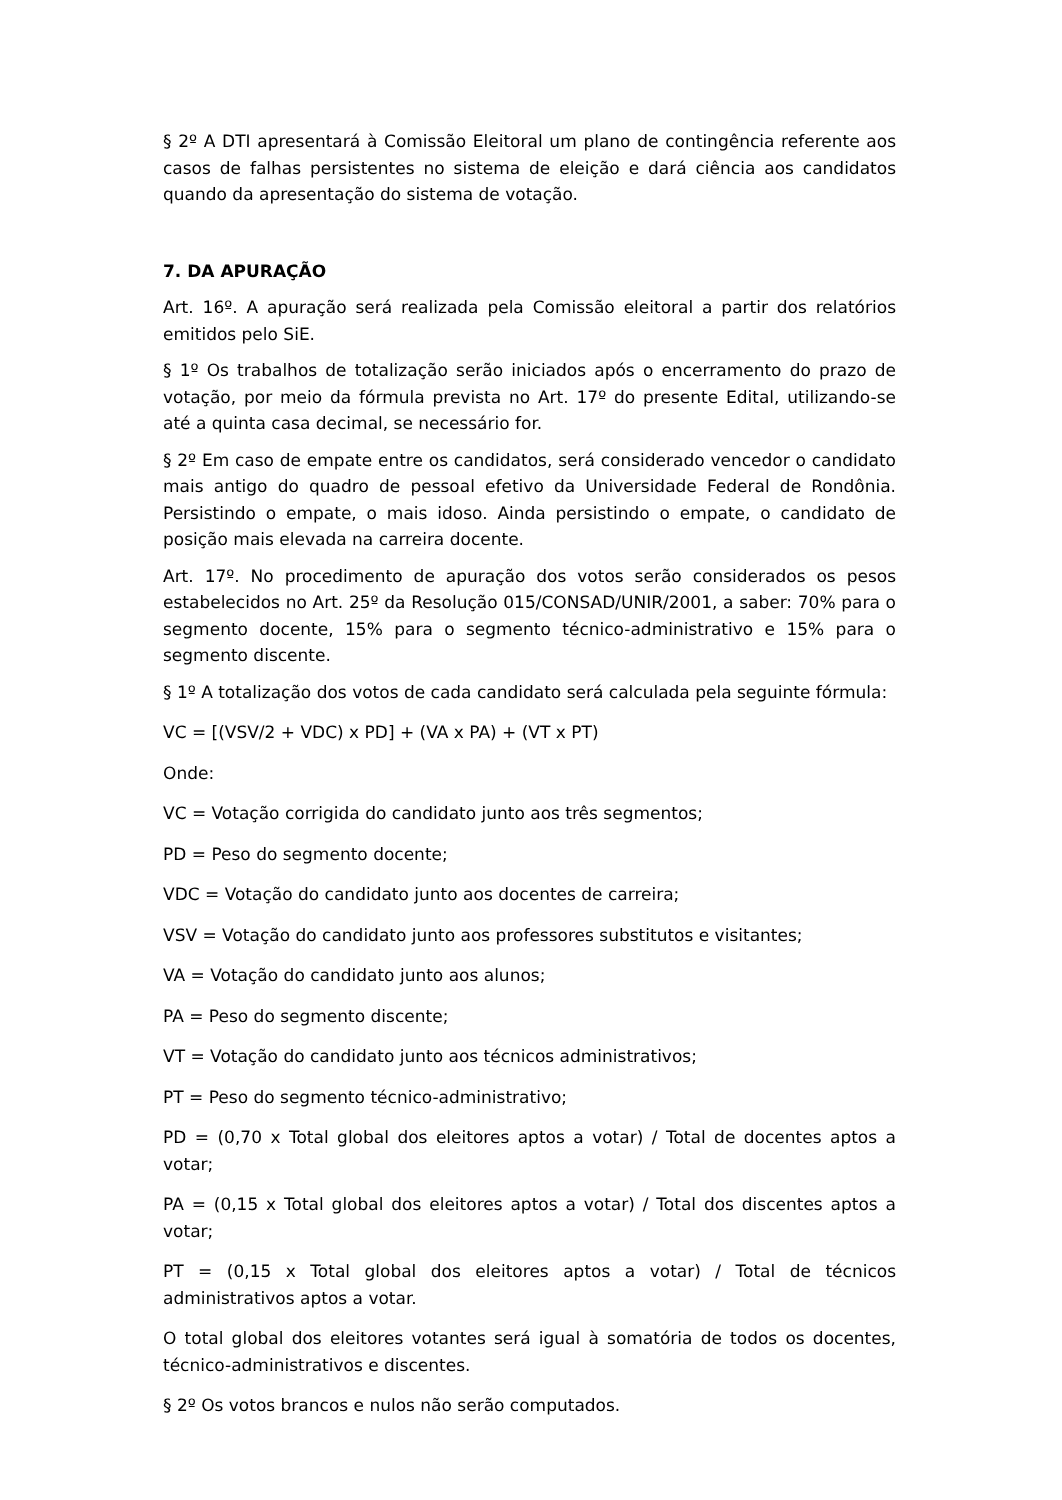§ 2º A DTI apresentará à Comissão Eleitoral um plano de contingência referente aos casos de falhas persistentes no sistema de eleição e dará ciência aos candidatos quando da apresentação do sistema de votação.
7. DA APURAÇÃO
Art. 16º. A apuração será realizada pela Comissão eleitoral a partir dos relatórios emitidos pelo SiE.
§ 1º Os trabalhos de totalização serão iniciados após o encerramento do prazo de votação, por meio da fórmula prevista no Art. 17º do presente Edital, utilizando-se até a quinta casa decimal, se necessário for.
§ 2º Em caso de empate entre os candidatos, será considerado vencedor o candidato mais antigo do quadro de pessoal efetivo da Universidade Federal de Rondônia. Persistindo o empate, o mais idoso. Ainda persistindo o empate, o candidato de posição mais elevada na carreira docente.
Art. 17º. No procedimento de apuração dos votos serão considerados os pesos estabelecidos no Art. 25º da Resolução 015/CONSAD/UNIR/2001, a saber: 70% para o segmento docente, 15% para o segmento técnico-administrativo e 15% para o segmento discente.
§ 1º A totalização dos votos de cada candidato será calculada pela seguinte fórmula:
VC = [(VSV/2 + VDC) x PD] + (VA x PA) + (VT x PT)
Onde:
VC = Votação corrigida do candidato junto aos três segmentos;
PD = Peso do segmento docente;
VDC = Votação do candidato junto aos docentes de carreira;
VSV = Votação do candidato junto aos professores substitutos e visitantes;
VA = Votação do candidato junto aos alunos;
PA = Peso do segmento discente;
VT = Votação do candidato junto aos técnicos administrativos;
PT = Peso do segmento técnico-administrativo;
PD = (0,70 x Total global dos eleitores aptos a votar) / Total de docentes aptos a votar;
PA = (0,15 x Total global dos eleitores aptos a votar) / Total dos discentes aptos a votar;
PT = (0,15 x Total global dos eleitores aptos a votar) / Total de técnicos administrativos aptos a votar.
O total global dos eleitores votantes será igual à somatória de todos os docentes, técnico-administrativos e discentes.
§ 2º Os votos brancos e nulos não serão computados.